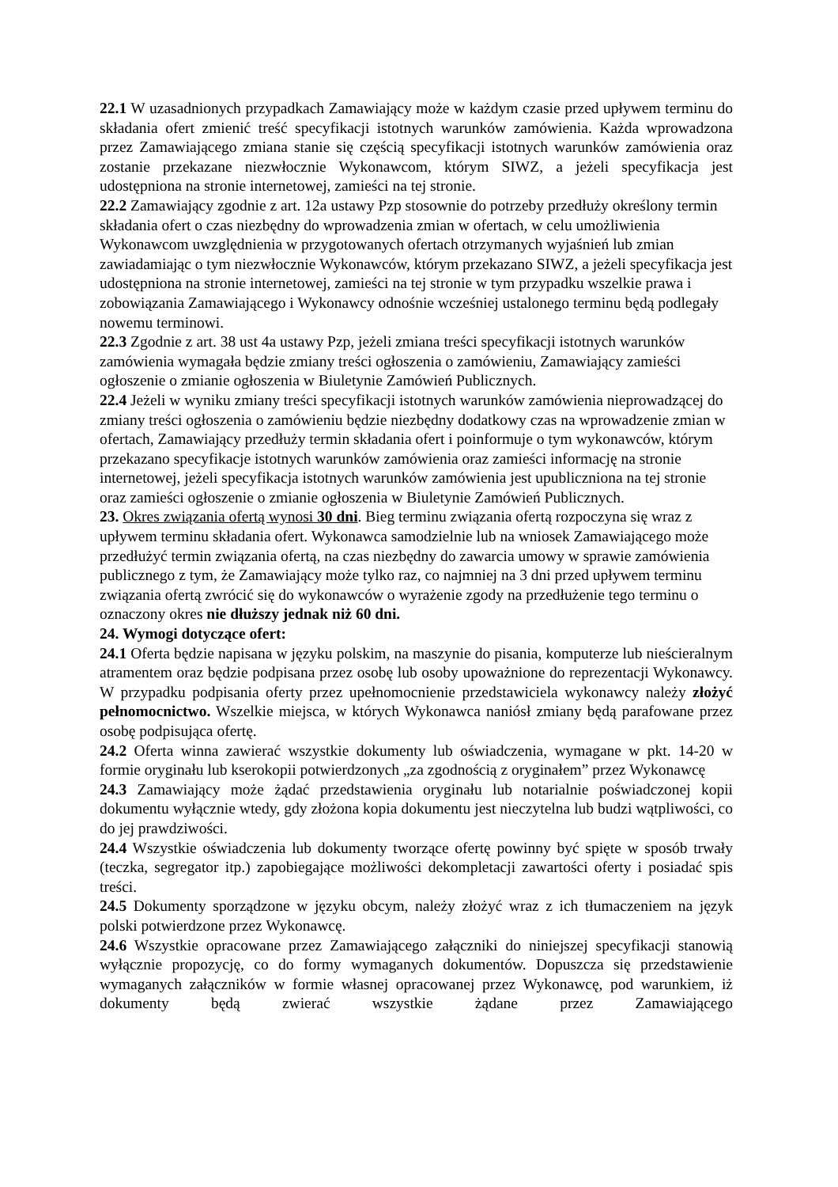22.1 W uzasadnionych przypadkach Zamawiający może w każdym czasie przed upływem terminu do składania ofert zmienić treść specyfikacji istotnych warunków zamówienia. Każda wprowadzona przez Zamawiającego zmiana stanie się częścią specyfikacji istotnych warunków zamówienia oraz zostanie przekazane niezwłocznie Wykonawcom, którym SIWZ, a jeżeli specyfikacja jest udostępniona na stronie internetowej, zamieści na tej stronie.
22.2 Zamawiający zgodnie z art. 12a ustawy Pzp stosownie do potrzeby przedłuży określony termin składania ofert o czas niezbędny do wprowadzenia zmian w ofertach, w celu umożliwienia Wykonawcom uwzględnienia w przygotowanych ofertach otrzymanych wyjaśnień lub zmian zawiadamiając o tym niezwłocznie Wykonawców, którym przekazano SIWZ, a jeżeli specyfikacja jest udostępniona na stronie internetowej, zamieści na tej stronie w tym przypadku wszelkie prawa i zobowiązania Zamawiającego i Wykonawcy odnośnie wcześniej ustalonego terminu będą podlegały nowemu terminowi.
22.3 Zgodnie z art. 38 ust 4a ustawy Pzp, jeżeli zmiana treści specyfikacji istotnych warunków zamówienia wymagała będzie zmiany treści ogłoszenia o zamówieniu, Zamawiający zamieści ogłoszenie o zmianie ogłoszenia w Biuletynie Zamówień Publicznych.
22.4 Jeżeli w wyniku zmiany treści specyfikacji istotnych warunków zamówienia nieprowadzącej do zmiany treści ogłoszenia o zamówieniu będzie niezbędny dodatkowy czas na wprowadzenie zmian w ofertach, Zamawiający przedłuży termin składania ofert i poinformuje o tym wykonawców, którym przekazano specyfikacje istotnych warunków zamówienia oraz zamieści informację na stronie internetowej, jeżeli specyfikacja istotnych warunków zamówienia jest upubliczniona na tej stronie oraz zamieści ogłoszenie o zmianie ogłoszenia w Biuletynie Zamówień Publicznych.
23. Okres związania ofertą wynosi 30 dni. Bieg terminu związania ofertą rozpoczyna się wraz z upływem terminu składania ofert. Wykonawca samodzielnie lub na wniosek Zamawiającego może przedłużyć termin związania ofertą, na czas niezbędny do zawarcia umowy w sprawie zamówienia publicznego z tym, że Zamawiający może tylko raz, co najmniej na 3 dni przed upływem terminu związania ofertą zwrócić się do wykonawców o wyrażenie zgody na przedłużenie tego terminu o oznaczony okres nie dłuższy jednak niż 60 dni.
24. Wymogi dotyczące ofert:
24.1 Oferta będzie napisana w języku polskim, na maszynie do pisania, komputerze lub nieścieralnym atramentem oraz będzie podpisana przez osobę lub osoby upoważnione do reprezentacji Wykonawcy. W przypadku podpisania oferty przez upełnomocnienie przedstawiciela wykonawcy należy złożyć pełnomocnictwo. Wszelkie miejsca, w których Wykonawca naniósł zmiany będą parafowane przez osobę podpisująca ofertę.
24.2 Oferta winna zawierać wszystkie dokumenty lub oświadczenia, wymagane w pkt. 14-20 w formie oryginału lub kserokopii potwierdzonych „za zgodnością z oryginałem” przez Wykonawcę
24.3 Zamawiający może żądać przedstawienia oryginału lub notarialnie poświadczonej kopii dokumentu wyłącznie wtedy, gdy złożona kopia dokumentu jest nieczytelna lub budzi wątpliwości, co do jej prawdziwości.
24.4 Wszystkie oświadczenia lub dokumenty tworzące ofertę powinny być spięte w sposób trwały (teczka, segregator itp.) zapobiegające możliwości dekompletacji zawartości oferty i posiadać spis treści.
24.5 Dokumenty sporządzone w języku obcym, należy złożyć wraz z ich tłumaczeniem na język polski potwierdzone przez Wykonawcę.
24.6 Wszystkie opracowane przez Zamawiającego załączniki do niniejszej specyfikacji stanowią wyłącznie propozycję, co do formy wymaganych dokumentów. Dopuszcza się przedstawienie wymaganych załączników w formie własnej opracowanej przez Wykonawcę, pod warunkiem, iż dokumenty będą zwierać wszystkie żądane przez Zamawiającego